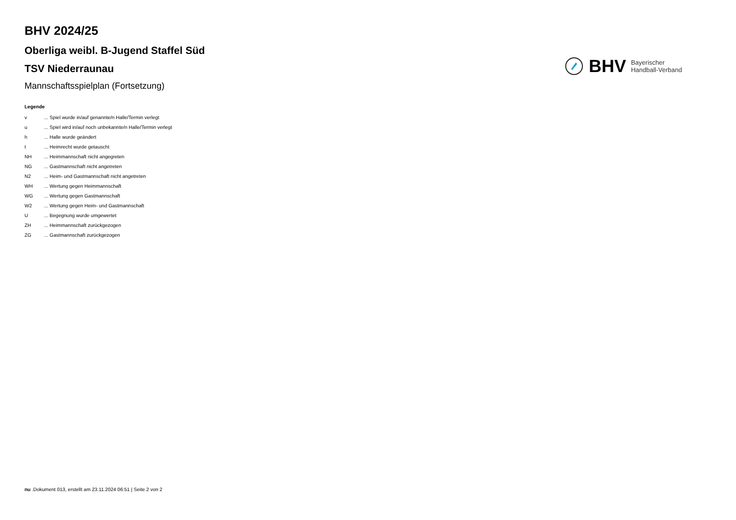BHV 2024/25
Oberliga weibl. B-Jugend Staffel Süd
TSV Niederraunau
Mannschaftsspielplan (Fortsetzung)
BHV Bayerischer
Handball-Verband
Legende
| v | ... Spiel wurde in/auf genannte/n Halle/Termin verlegt |
| u | ... Spiel wird in/auf noch unbekannte/n Halle/Termin verlegt |
| h | ... Halle wurde geändert |
| t | ... Heimrecht wurde getauscht |
| NH | ... Heimmannschaft nicht angegreten |
| NG | ... Gastmannschaft nicht angetreten |
| N2 | ... Heim- und Gastmannschaft nicht angetreten |
| WH | ... Wertung gegen Heimmannschaft |
| WG | ... Wertung gegen Gastmannschaft |
| W2 | ... Wertung gegen Heim- und Gastmannschaft |
| U | ... Begegnung wurde umgewertet |
| ZH | ... Heimmannschaft zurückgezogen |
| ZG | ... Gastmannschaft zurückgezogen |
nu .Dokument 013, erstellt am 23.11.2024 06:51 | Seite 2 von 2